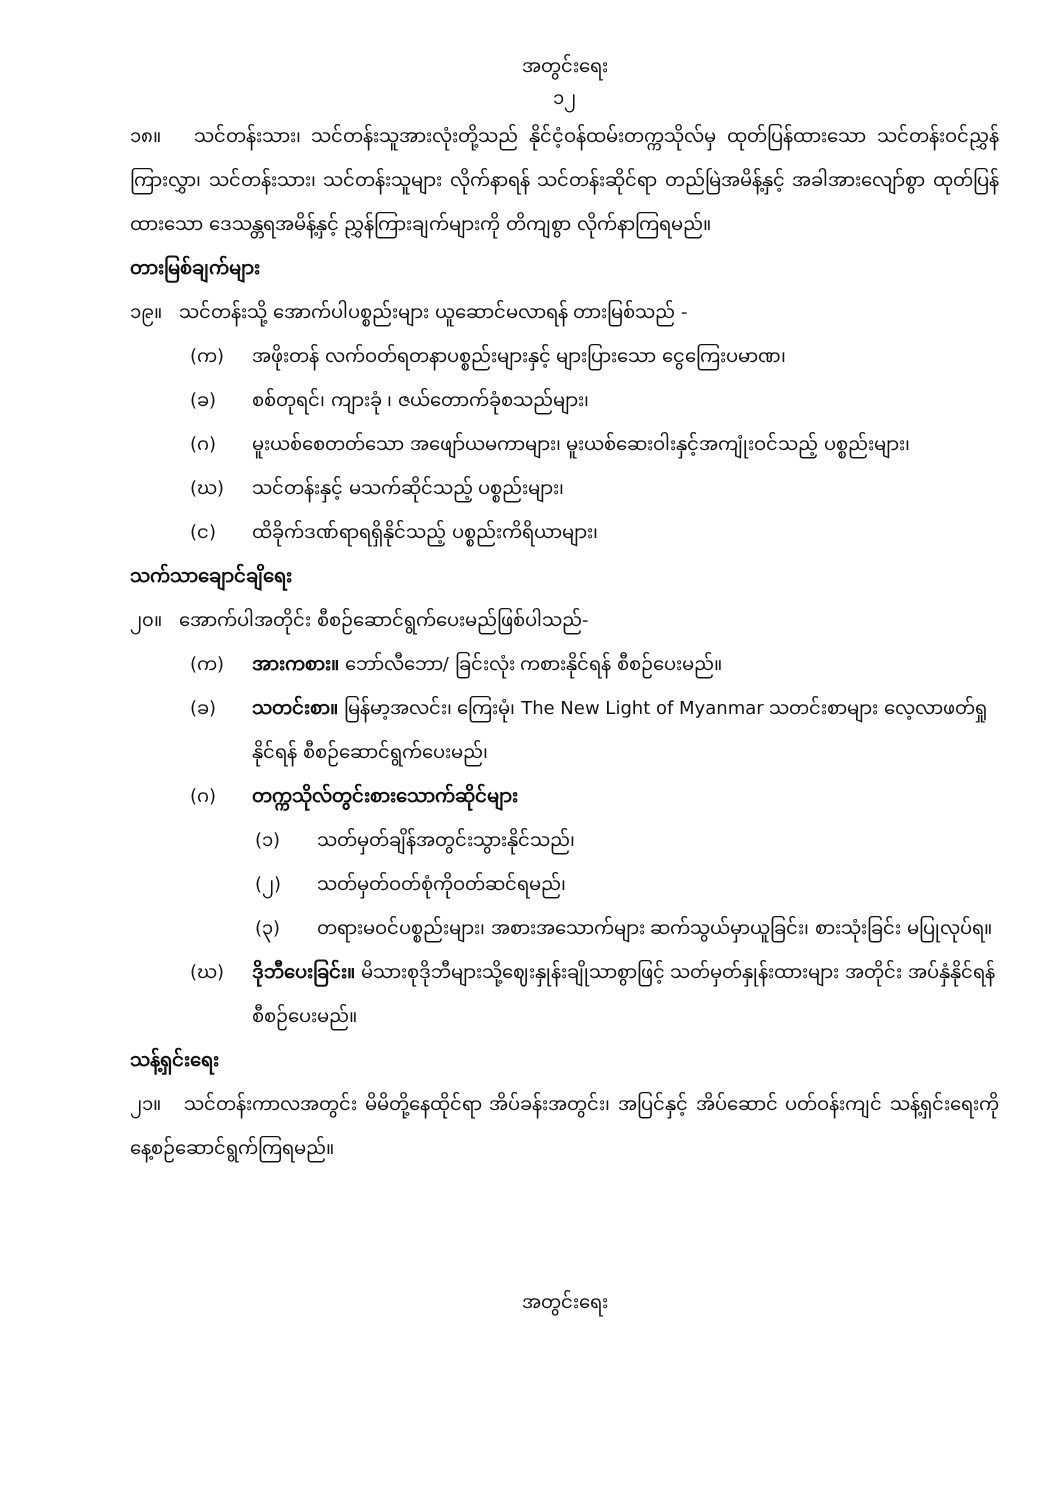အတွင်းရေး
၁၂
၁၈။ သင်တန်းသား၊ သင်တန်းသူအားလုံးတို့သည် နိုင်ငံ့ဝန်ထမ်းတက္ကသိုလ်မှ ထုတ်ပြန်ထားသော သင်တန်းဝင်ညွှန်ကြားလွှာ၊ သင်တန်းသား၊ သင်တန်းသူများ လိုက်နာရန် သင်တန်းဆိုင်ရာ တည်မြဲအမိန့်နှင့် အခါအားလျော်စွာ ထုတ်ပြန်ထားသော ဒေသန္တရအမိန့်နှင့် ညွှန်ကြားချက်များကို တိကျစွာ လိုက်နာကြရမည်။
တားမြစ်ချက်များ
၁၉။ သင်တန်းသို့ အောက်ပါပစ္စည်းများ ယူဆောင်မလာရန် တားမြစ်သည် -
(က) အဖိုးတန် လက်ဝတ်ရတနာပစ္စည်းများနှင့် များပြားသော ငွေကြေးပမာဏ၊
(ခ) စစ်တုရင်၊ ကျားခုံ ၊ ဇယ်တောက်ခုံစသည်များ၊
(ဂ) မူးယစ်စေတတ်သော အဖျော်ယမကာများ၊ မူးယစ်ဆေးဝါးနှင့်အကျုံးဝင်သည့် ပစ္စည်းများ၊
(ဃ) သင်တန်းနှင့် မသက်ဆိုင်သည့် ပစ္စည်းများ၊
(င) ထိခိုက်ဒဏ်ရာရရှိနိုင်သည့် ပစ္စည်းကိရိယာများ၊
သက်သာချောင်ချိရေး
၂၀။ အောက်ပါအတိုင်း စီစဉ်ဆောင်ရွက်ပေးမည်ဖြစ်ပါသည်-
(က) အားကစား။ ဘော်လီဘော/ ခြင်းလုံး ကစားနိုင်ရန် စီစဉ်ပေးမည်။
(ခ) သတင်းစာ။ မြန်မာ့အလင်း၊ ကြေးမုံ၊ The New Light of Myanmar သတင်းစာများ လေ့လာဖတ်ရှုနိုင်ရန် စီစဉ်ဆောင်ရွက်ပေးမည်၊
(ဂ) တက္ကသိုလ်တွင်းစားသောက်ဆိုင်များ
(၁) သတ်မှတ်ချိန်အတွင်းသွားနိုင်သည်၊
(၂) သတ်မှတ်ဝတ်စုံကိုဝတ်ဆင်ရမည်၊
(၃) တရားမဝင်ပစ္စည်းများ၊ အစားအသောက်များ ဆက်သွယ်မှာယူခြင်း၊ စားသုံးခြင်း မပြုလုပ်ရ။
(ဃ) ဒိုဘီပေးခြင်း။ မိသားစုဒိုဘီများသို့ဈေးနှုန်းချိုသာစွာဖြင့် သတ်မှတ်နှုန်းထားများ အတိုင်း အပ်နှံနိုင်ရန်စီစဉ်ပေးမည်။
သန့်ရှင်းရေး
၂၁။ သင်တန်းကာလအတွင်း မိမိတို့နေထိုင်ရာ အိပ်ခန်းအတွင်း၊ အပြင်နှင့် အိပ်ဆောင် ပတ်ဝန်းကျင် သန့်ရှင်းရေးကို နေ့စဉ်ဆောင်ရွက်ကြရမည်။
အတွင်းရေး